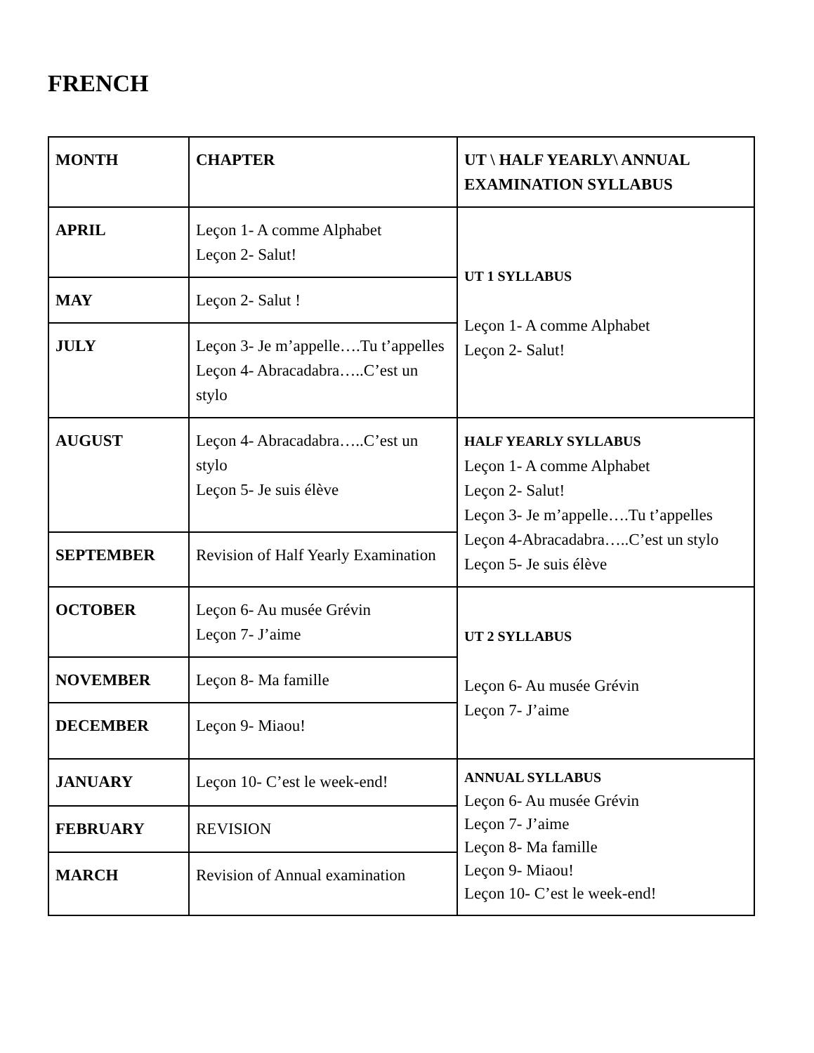FRENCH
| MONTH | CHAPTER | UT \ HALF YEARLY\ ANNUAL EXAMINATION SYLLABUS |
| --- | --- | --- |
| APRIL | Leçon 1- A comme Alphabet Leçon 2- Salut! | UT 1 SYLLABUS Leçon 1- A comme Alphabet Leçon 2- Salut! |
| MAY | Leçon 2- Salut ! | |
| JULY | Leçon 3- Je m’appelle….Tu t’appelles Leçon 4- Abracadabra…..C’est un stylo | |
| AUGUST | Leçon 4- Abracadabra…..C’est un stylo Leçon 5- Je suis élève | HALF YEARLY SYLLABUS Leçon 1- A comme Alphabet Leçon 2- Salut! Leçon 3- Je m’appelle….Tu t’appelles Leçon 4-Abracadabra…..C’est un stylo Leçon 5- Je suis élève |
| SEPTEMBER | Revision of Half Yearly Examination | |
| OCTOBER | Leçon 6- Au musée Grévin Leçon 7- J’aime | UT 2 SYLLABUS Leçon 6- Au musée Grévin Leçon 7- J’aime |
| NOVEMBER | Leçon 8- Ma famille | |
| DECEMBER | Leçon 9- Miaou! | |
| JANUARY | Leçon 10- C’est le week-end! | ANNUAL SYLLABUS Leçon 6- Au musée Grévin Leçon 7- J’aime Leçon 8- Ma famille Leçon 9- Miaou! Leçon 10- C’est le week-end! |
| FEBRUARY | REVISION | |
| MARCH | Revision of Annual examination | |